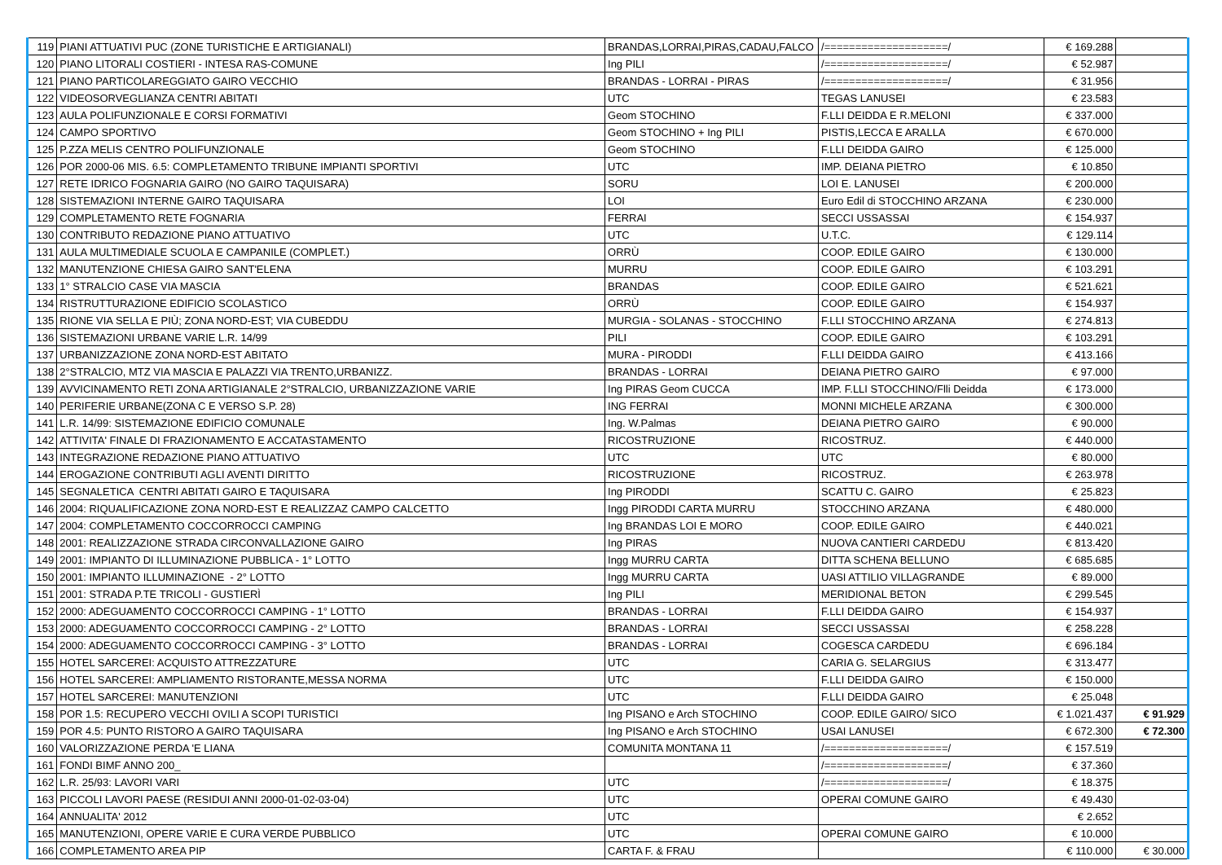| 119 | PIANI ATTUATIVI PUC (ZONE TURISTICHE E ARTIGIANALI) | BRANDAS,LORRAI,PIRAS,CADAU,FALCO | /====================/ | € 169.288 | |
| 120 | PIANO LITORALI COSTIERI - INTESA RAS-COMUNE | Ing PILI | /====================/ | € 52.987 | |
| 121 | PIANO PARTICOLAREGGIATO GAIRO VECCHIO | BRANDAS - LORRAI - PIRAS | /====================/ | € 31.956 | |
| 122 | VIDEOSORVEGLIANZA CENTRI ABITATI | UTC | TEGAS LANUSEI | € 23.583 | |
| 123 | AULA POLIFUNZIONALE E CORSI FORMATIVI | Geom STOCHINO | F.LLI DEIDDA E R.MELONI | € 337.000 | |
| 124 | CAMPO SPORTIVO | Geom STOCHINO + Ing PILI | PISTIS,LECCA E ARALLA | € 670.000 | |
| 125 | P.ZZA MELIS CENTRO POLIFUNZIONALE | Geom STOCHINO | F.LLI DEIDDA GAIRO | € 125.000 | |
| 126 | POR 2000-06 MIS. 6.5: COMPLETAMENTO TRIBUNE IMPIANTI SPORTIVI | UTC | IMP. DEIANA PIETRO | € 10.850 | |
| 127 | RETE IDRICO FOGNARIA GAIRO (NO GAIRO TAQUISARA) | SORU | LOI E. LANUSEI | € 200.000 | |
| 128 | SISTEMAZIONI INTERNE GAIRO TAQUISARA | LOI | Euro Edil di STOCCHINO ARZANA | € 230.000 | |
| 129 | COMPLETAMENTO RETE FOGNARIA | FERRAI | SECCI USSASSAI | € 154.937 | |
| 130 | CONTRIBUTO REDAZIONE PIANO ATTUATIVO | UTC | U.T.C. | € 129.114 | |
| 131 | AULA MULTIMEDIALE SCUOLA E CAMPANILE (COMPLET.) | ORRÙ | COOP. EDILE GAIRO | € 130.000 | |
| 132 | MANUTENZIONE CHIESA GAIRO SANT'ELENA | MURRU | COOP. EDILE GAIRO | € 103.291 | |
| 133 | 1° STRALCIO CASE VIA MASCIA | BRANDAS | COOP. EDILE GAIRO | € 521.621 | |
| 134 | RISTRUTTURAZIONE EDIFICIO SCOLASTICO | ORRÙ | COOP. EDILE GAIRO | € 154.937 | |
| 135 | RIONE VIA SELLA E PIÙ; ZONA NORD-EST; VIA CUBEDDU | MURGIA - SOLANAS - STOCCHINO | F.LLI STOCCHINO ARZANA | € 274.813 | |
| 136 | SISTEMAZIONI URBANE VARIE L.R. 14/99 | PILI | COOP. EDILE GAIRO | € 103.291 | |
| 137 | URBANIZZAZIONE ZONA NORD-EST ABITATO | MURA - PIRODDI | F.LLI DEIDDA GAIRO | € 413.166 | |
| 138 | 2°STRALCIO, MTZ VIA MASCIA E PALAZZI VIA TRENTO,URBANIZZ. | BRANDAS - LORRAI | DEIANA PIETRO GAIRO | € 97.000 | |
| 139 | AVVICINAMENTO RETI ZONA ARTIGIANALE 2°STRALCIO, URBANIZZAZIONE VARIE | Ing PIRAS Geom CUCCA | IMP. F.LLI STOCCHINO/Flli Deidda | € 173.000 | |
| 140 | PERIFERIE URBANE(ZONA C E VERSO S.P. 28) | ING FERRAI | MONNI MICHELE ARZANA | € 300.000 | |
| 141 | L.R. 14/99: SISTEMAZIONE EDIFICIO COMUNALE | Ing. W.Palmas | DEIANA PIETRO GAIRO | € 90.000 | |
| 142 | ATTIVITA' FINALE DI FRAZIONAMENTO E ACCATASTAMENTO | RICOSTRUZIONE | RICOSTRUZ. | € 440.000 | |
| 143 | INTEGRAZIONE REDAZIONE PIANO ATTUATIVO | UTC | UTC | € 80.000 | |
| 144 | EROGAZIONE CONTRIBUTI AGLI AVENTI DIRITTO | RICOSTRUZIONE | RICOSTRUZ. | € 263.978 | |
| 145 | SEGNALETICA CENTRI ABITATI GAIRO E TAQUISARA | Ing PIRODDI | SCATTU C. GAIRO | € 25.823 | |
| 146 | 2004: RIQUALIFICAZIONE ZONA NORD-EST E REALIZZAZ CAMPO CALCETTO | Ingg PIRODDI CARTA MURRU | STOCCHINO ARZANA | € 480.000 | |
| 147 | 2004: COMPLETAMENTO COCCORROCCI CAMPING | Ing BRANDAS LOI E MORO | COOP. EDILE GAIRO | € 440.021 | |
| 148 | 2001: REALIZZAZIONE STRADA CIRCONVALLAZIONE GAIRO | Ing PIRAS | NUOVA CANTIERI CARDEDU | € 813.420 | |
| 149 | 2001: IMPIANTO DI ILLUMINAZIONE PUBBLICA - 1° LOTTO | Ingg MURRU CARTA | DITTA SCHENA BELLUNO | € 685.685 | |
| 150 | 2001: IMPIANTO ILLUMINAZIONE - 2° LOTTO | Ingg MURRU CARTA | UASI ATTILIO VILLAGRANDE | € 89.000 | |
| 151 | 2001: STRADA P.TE TRICOLI - GUSTIERÌ | Ing PILI | MERIDIONAL BETON | € 299.545 | |
| 152 | 2000: ADEGUAMENTO COCCORROCCI CAMPING - 1° LOTTO | BRANDAS - LORRAI | F.LLI DEIDDA GAIRO | € 154.937 | |
| 153 | 2000: ADEGUAMENTO COCCORROCCI CAMPING - 2° LOTTO | BRANDAS - LORRAI | SECCI USSASSAI | € 258.228 | |
| 154 | 2000: ADEGUAMENTO COCCORROCCI CAMPING - 3° LOTTO | BRANDAS - LORRAI | COGESCA CARDEDU | € 696.184 | |
| 155 | HOTEL SARCEREI: ACQUISTO ATTREZZATURE | UTC | CARIA G. SELARGIUS | € 313.477 | |
| 156 | HOTEL SARCEREI: AMPLIAMENTO RISTORANTE,MESSA NORMA | UTC | F.LLI DEIDDA GAIRO | € 150.000 | |
| 157 | HOTEL SARCEREI: MANUTENZIONI | UTC | F.LLI DEIDDA GAIRO | € 25.048 | |
| 158 | POR 1.5: RECUPERO VECCHI OVILI A SCOPI TURISTICI | Ing PISANO e Arch STOCHINO | COOP. EDILE GAIRO/ SICO | € 1.021.437 | € 91.929 |
| 159 | POR 4.5: PUNTO RISTORO A GAIRO TAQUISARA | Ing PISANO e Arch STOCHINO | USAI LANUSEI | € 672.300 | € 72.300 |
| 160 | VALORIZZAZIONE PERDA 'E LIANA | COMUNITA MONTANA 11 | /====================/ | € 157.519 | |
| 161 | FONDI BIMF ANNO 200_ | | /====================/ | € 37.360 | |
| 162 | L.R. 25/93: LAVORI VARI | UTC | /====================/ | € 18.375 | |
| 163 | PICCOLI LAVORI PAESE (RESIDUI ANNI 2000-01-02-03-04) | UTC | OPERAI COMUNE GAIRO | € 49.430 | |
| 164 | ANNUALITA' 2012 | UTC | | € 2.652 | |
| 165 | MANUTENZIONI, OPERE VARIE E CURA VERDE PUBBLICO | UTC | OPERAI COMUNE GAIRO | € 10.000 | |
| 166 | COMPLETAMENTO AREA PIP | CARTA F. & FRAU | | € 110.000 | € 30.000 |